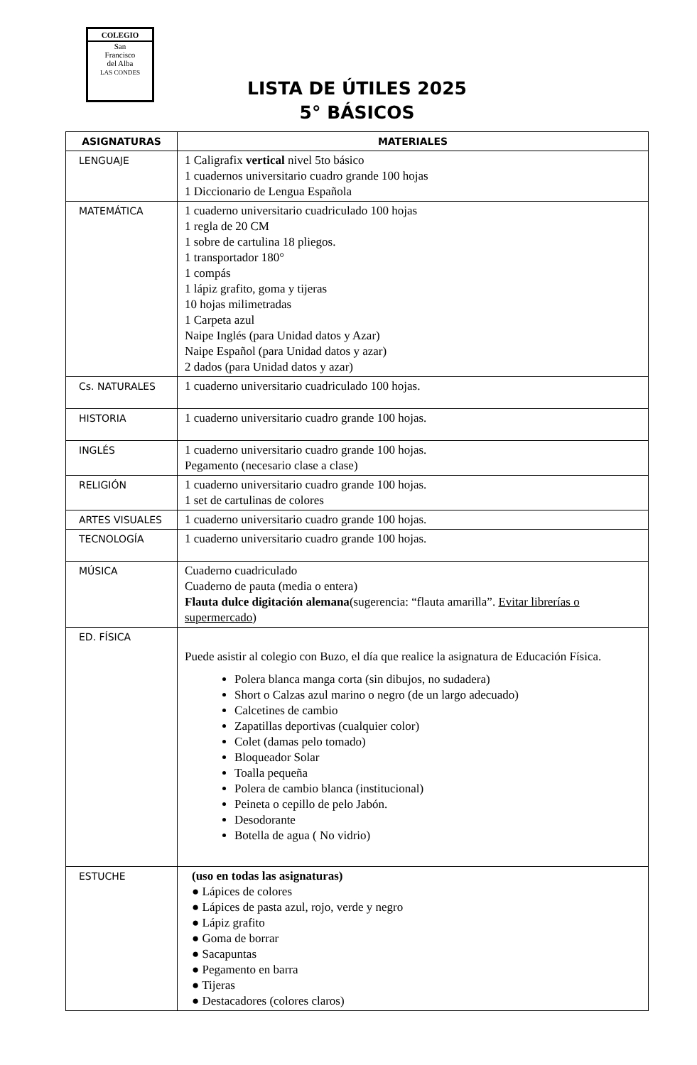COLEGIO
San
Francisco
del Alba
LAS CONDES
LISTA DE ÚTILES 2025
5° BÁSICOS
| ASIGNATURAS | MATERIALES |
| --- | --- |
| LENGUAJE | 1 Caligrafix vertical nivel 5to básico 1 cuadernos universitario cuadro grande 100 hojas 1 Diccionario de Lengua Española |
| MATEMÁTICA | 1 cuaderno universitario cuadriculado 100 hojas 1 regla de 20 CM 1 sobre de cartulina 18 pliegos. 1 transportador 180° 1 compás 1 lápiz grafito, goma y tijeras 10 hojas milimetradas 1 Carpeta azul Naipe Inglés (para Unidad datos y Azar) Naipe Español (para Unidad datos y azar) 2 dados (para Unidad datos y azar) |
| Cs. NATURALES | 1 cuaderno universitario cuadriculado 100 hojas. |
| HISTORIA | 1 cuaderno universitario cuadro grande 100 hojas. |
| INGLÉS | 1 cuaderno universitario cuadro grande 100 hojas. Pegamento (necesario clase a clase) |
| RELIGIÓN | 1 cuaderno universitario cuadro grande 100 hojas. 1 set de cartulinas de colores |
| ARTES VISUALES | 1 cuaderno universitario cuadro grande 100 hojas. |
| TECNOLOGÍA | 1 cuaderno universitario cuadro grande 100 hojas. |
| MÚSICA | Cuaderno cuadriculado Cuaderno de pauta (media o entera) Flauta dulce digitación alemana (sugerencia: “flauta amarilla”. Evitar librerías o supermercado ) |
| ED. FÍSICA | Puede asistir al colegio con Buzo, el día que realice la asignatura de Educación Física. Polera blanca manga corta (sin dibujos, no sudadera) Short o Calzas azul marino o negro (de un largo adecuado) Calcetines de cambio Zapatillas deportivas (cualquier color) Colet (damas pelo tomado) Bloqueador Solar Toalla pequeña Polera de cambio blanca (institucional) Peineta o cepillo de pelo Jabón. Desodorante Botella de agua ( No vidrio) |
| ESTUCHE | (uso en todas las asignaturas) ● Lápices de colores ● Lápices de pasta azul, rojo, verde y negro ● Lápiz grafito ● Goma de borrar ● Sacapuntas ● Pegamento en barra ● Tijeras ● Destacadores (colores claros) |